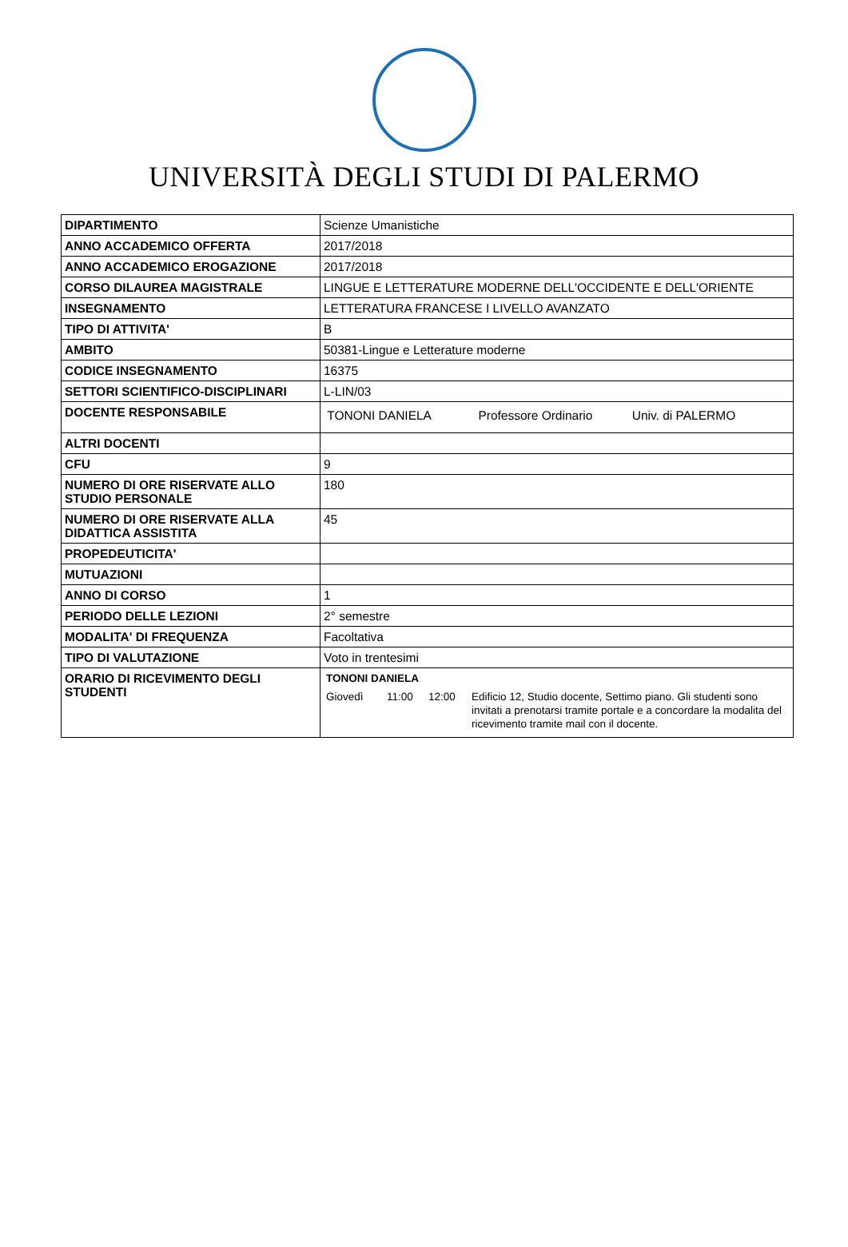UNIVERSITÀ DEGLI STUDI DI PALERMO
| DIPARTIMENTO | Scienze Umanistiche |
| ANNO ACCADEMICO OFFERTA | 2017/2018 |
| ANNO ACCADEMICO EROGAZIONE | 2017/2018 |
| CORSO DILAUREA MAGISTRALE | LINGUE E LETTERATURE MODERNE DELL'OCCIDENTE E DELL'ORIENTE |
| INSEGNAMENTO | LETTERATURA FRANCESE I LIVELLO AVANZATO |
| TIPO DI ATTIVITA' | B |
| AMBITO | 50381-Lingue e Letterature moderne |
| CODICE INSEGNAMENTO | 16375 |
| SETTORI SCIENTIFICO-DISCIPLINARI | L-LIN/03 |
| DOCENTE RESPONSABILE | TONONI DANIELA Professore Ordinario Univ. di PALERMO |
| ALTRI DOCENTI | |
| CFU | 9 |
| NUMERO DI ORE RISERVATE ALLO STUDIO PERSONALE | 180 |
| NUMERO DI ORE RISERVATE ALLA DIDATTICA ASSISTITA | 45 |
| PROPEDEUTICITA' | |
| MUTUAZIONI | |
| ANNO DI CORSO | 1 |
| PERIODO DELLE LEZIONI | 2° semestre |
| MODALITA' DI FREQUENZA | Facoltativa |
| TIPO DI VALUTAZIONE | Voto in trentesimi |
| ORARIO DI RICEVIMENTO DEGLI STUDENTI | TONONI DANIELA Giovedì 11:00 12:00 Edificio 12, Studio docente, Settimo piano. Gli studenti sono invitati a prenotarsi tramite portale e a concordare la modalita del ricevimento tramite mail con il docente. |